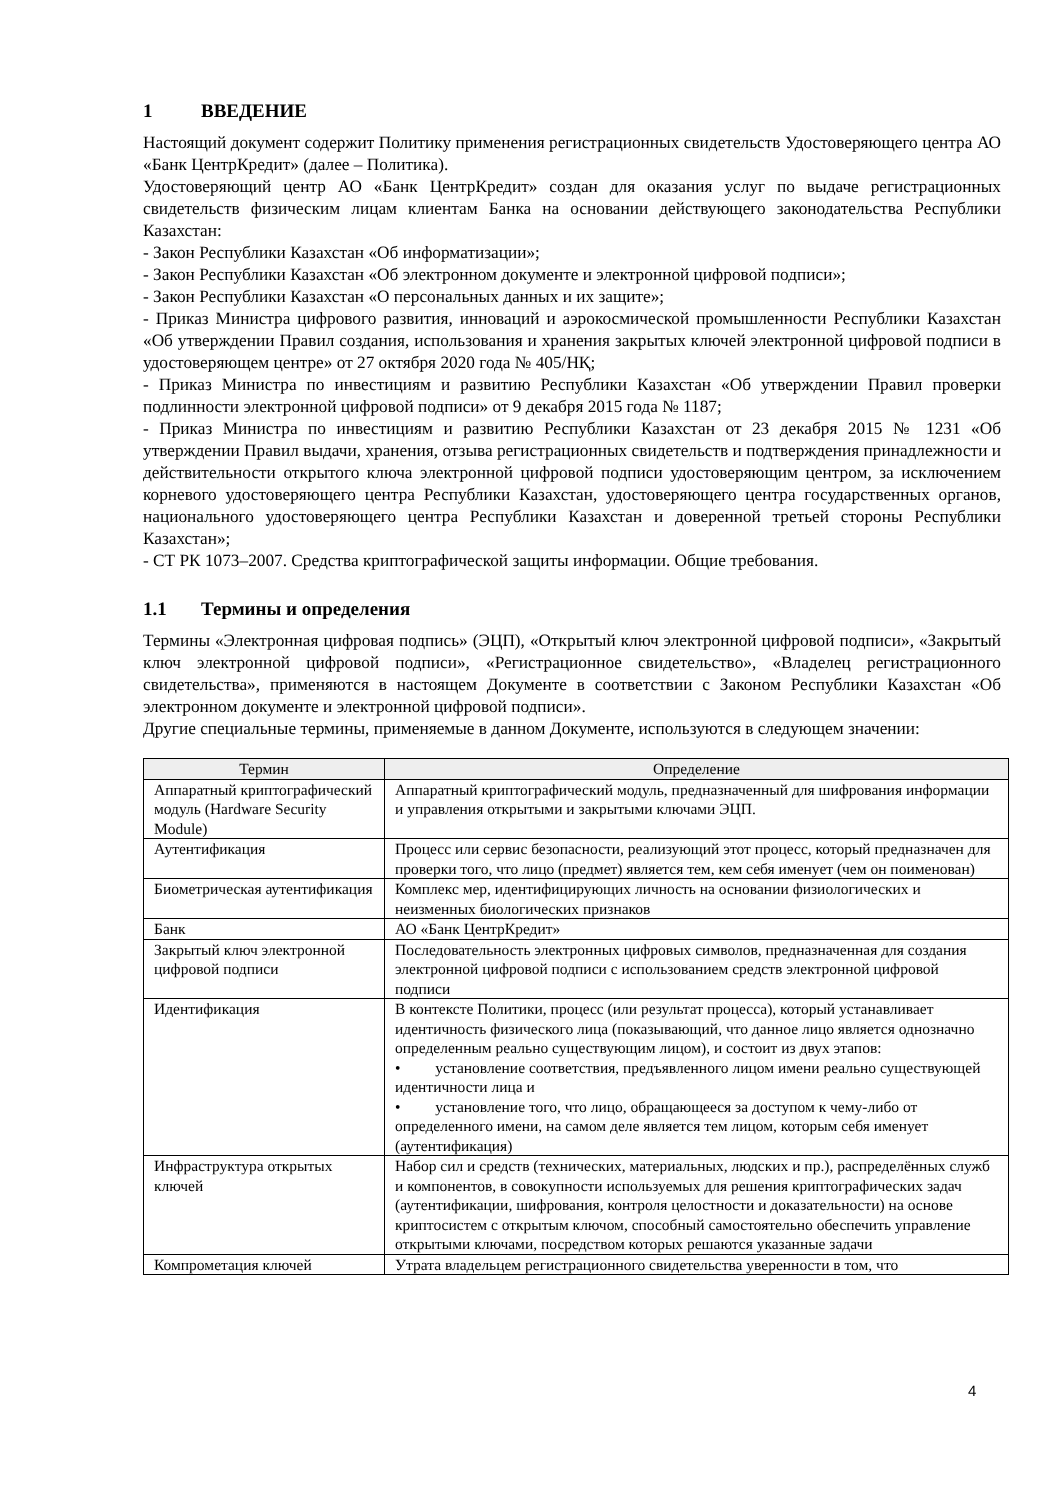1 ВВЕДЕНИЕ
Настоящий документ содержит Политику применения регистрационных свидетельств Удостоверяющего центра АО «Банк ЦентрКредит» (далее – Политика).
Удостоверяющий центр АО «Банк ЦентрКредит» создан для оказания услуг по выдаче регистрационных свидетельств физическим лицам клиентам Банка на основании действующего законодательства Республики Казахстан:
- Закон Республики Казахстан «Об информатизации»;
- Закон Республики Казахстан «Об электронном документе и электронной цифровой подписи»;
- Закон Республики Казахстан «О персональных данных и их защите»;
- Приказ Министра цифрового развития, инноваций и аэрокосмической промышленности Республики Казахстан «Об утверждении Правил создания, использования и хранения закрытых ключей электронной цифровой подписи в удостоверяющем центре» от 27 октября 2020 года № 405/НҚ;
- Приказ Министра по инвестициям и развитию Республики Казахстан «Об утверждении Правил проверки подлинности электронной цифровой подписи» от 9 декабря 2015 года № 1187;
- Приказ Министра по инвестициям и развитию Республики Казахстан от 23 декабря 2015 № 1231 «Об утверждении Правил выдачи, хранения, отзыва регистрационных свидетельств и подтверждения принадлежности и действительности открытого ключа электронной цифровой подписи удостоверяющим центром, за исключением корневого удостоверяющего центра Республики Казахстан, удостоверяющего центра государственных органов, национального удостоверяющего центра Республики Казахстан и доверенной третьей стороны Республики Казахстан»;
- СТ РК 1073–2007. Средства криптографической защиты информации. Общие требования.
1.1 Термины и определения
Термины «Электронная цифровая подпись» (ЭЦП), «Открытый ключ электронной цифровой подписи», «Закрытый ключ электронной цифровой подписи», «Регистрационное свидетельство», «Владелец регистрационного свидетельства», применяются в настоящем Документе в соответствии с Законом Республики Казахстан «Об электронном документе и электронной цифровой подписи».
Другие специальные термины, применяемые в данном Документе, используются в следующем значении:
| Термин | Определение |
| --- | --- |
| Аппаратный криптографический модуль (Hardware Security Module) | Аппаратный криптографический модуль, предназначенный для шифрования информации и управления открытыми и закрытыми ключами ЭЦП. |
| Аутентификация | Процесс или сервис безопасности, реализующий этот процесс, который предназначен для проверки того, что лицо (предмет) является тем, кем себя именует (чем он поименован) |
| Биометрическая аутентификация | Комплекс мер, идентифицирующих личность на основании физиологических и неизменных биологических признаков |
| Банк | АО «Банк ЦентрКредит» |
| Закрытый ключ электронной цифровой подписи | Последовательность электронных цифровых символов, предназначенная для создания электронной цифровой подписи с использованием средств электронной цифровой подписи |
| Идентификация | В контексте Политики, процесс (или результат процесса), который устанавливает идентичность физического лица (показывающий, что данное лицо является однозначно определенным реально существующим лицом), и состоит из двух этапов: • установление соответствия, предъявленного лицом имени реально существующей идентичности лица и • установление того, что лицо, обращающееся за доступом к чему-либо от определенного имени, на самом деле является тем лицом, которым себя именует (аутентификация) |
| Инфраструктура открытых ключей | Набор сил и средств (технических, материальных, людских и пр.), распределённых служб и компонентов, в совокупности используемых для решения криптографических задач (аутентификации, шифрования, контроля целостности и доказательности) на основе криптосистем с открытым ключом, способный самостоятельно обеспечить управление открытыми ключами, посредством которых решаются указанные задачи |
| Компрометация ключей | Утрата владельцем регистрационного свидетельства уверенности в том, что |
4